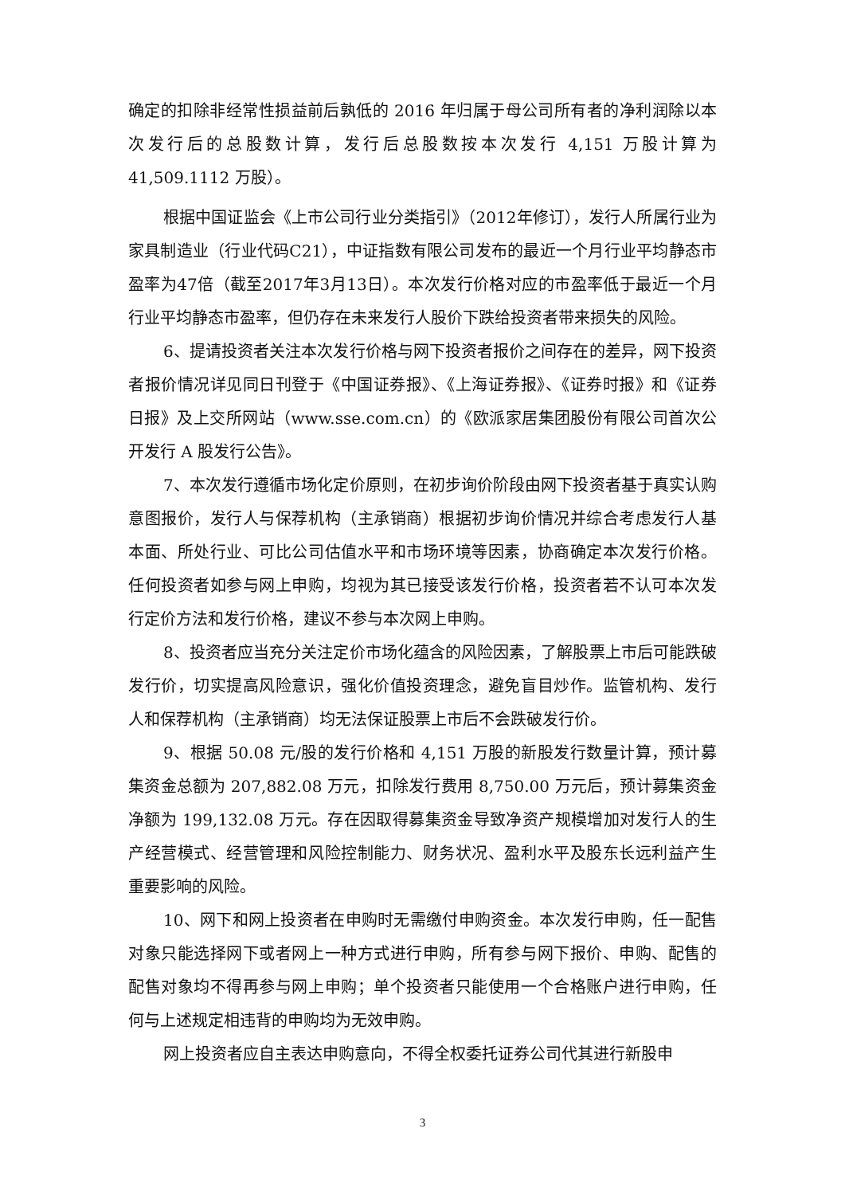确定的扣除非经常性损益前后孰低的 2016 年归属于母公司所有者的净利润除以本次发行后的总股数计算，发行后总股数按本次发行 4,151 万股计算为 41,509.1112 万股）。
根据中国证监会《上市公司行业分类指引》（2012年修订），发行人所属行业为家具制造业（行业代码C21），中证指数有限公司发布的最近一个月行业平均静态市盈率为47倍（截至2017年3月13日）。本次发行价格对应的市盈率低于最近一个月行业平均静态市盈率，但仍存在未来发行人股价下跌给投资者带来损失的风险。
6、提请投资者关注本次发行价格与网下投资者报价之间存在的差异，网下投资者报价情况详见同日刊登于《中国证券报》、《上海证券报》、《证券时报》和《证券日报》及上交所网站（www.sse.com.cn）的《欧派家居集团股份有限公司首次公开发行 A 股发行公告》。
7、本次发行遵循市场化定价原则，在初步询价阶段由网下投资者基于真实认购意图报价，发行人与保荐机构（主承销商）根据初步询价情况并综合考虑发行人基本面、所处行业、可比公司估值水平和市场环境等因素，协商确定本次发行价格。任何投资者如参与网上申购，均视为其已接受该发行价格，投资者若不认可本次发行定价方法和发行价格，建议不参与本次网上申购。
8、投资者应当充分关注定价市场化蕴含的风险因素，了解股票上市后可能跌破发行价，切实提高风险意识，强化价值投资理念，避免盲目炒作。监管机构、发行人和保荐机构（主承销商）均无法保证股票上市后不会跌破发行价。
9、根据 50.08 元/股的发行价格和 4,151 万股的新股发行数量计算，预计募集资金总额为 207,882.08 万元，扣除发行费用 8,750.00 万元后，预计募集资金净额为 199,132.08 万元。存在因取得募集资金导致净资产规模增加对发行人的生产经营模式、经营管理和风险控制能力、财务状况、盈利水平及股东长远利益产生重要影响的风险。
10、网下和网上投资者在申购时无需缴付申购资金。本次发行申购，任一配售对象只能选择网下或者网上一种方式进行申购，所有参与网下报价、申购、配售的配售对象均不得再参与网上申购；单个投资者只能使用一个合格账户进行申购，任何与上述规定相违背的申购均为无效申购。
网上投资者应自主表达申购意向，不得全权委托证券公司代其进行新股申
3